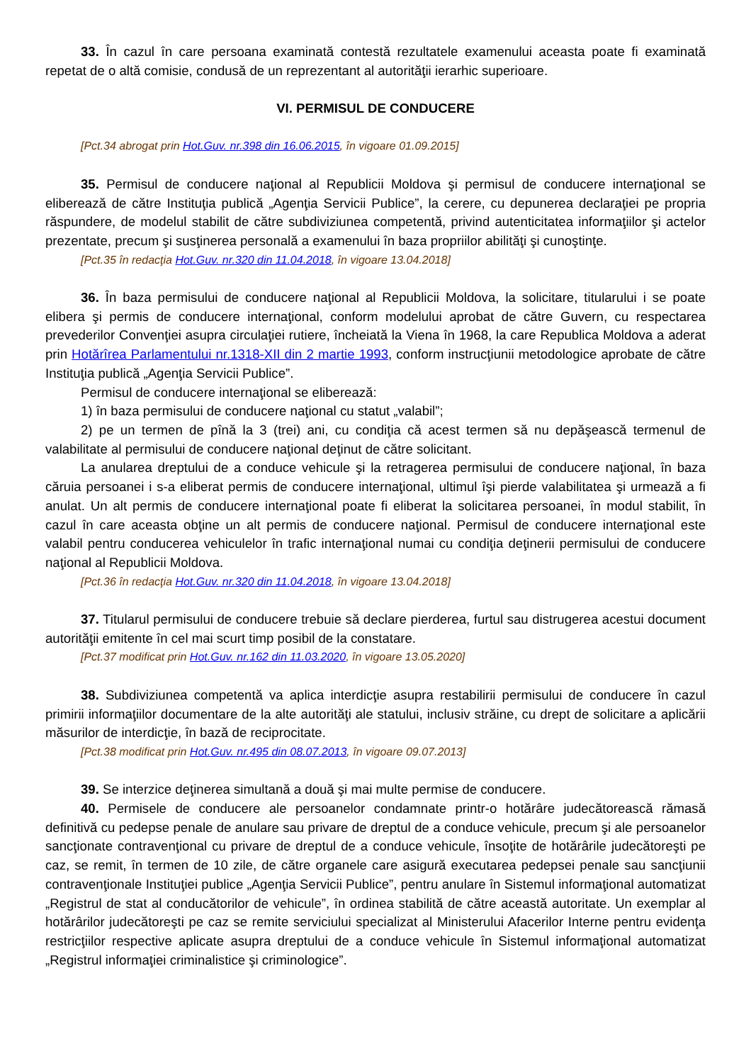33. În cazul în care persoana examinată contestă rezultatele examenului aceasta poate fi examinată repetat de o altă comisie, condusă de un reprezentant al autorităţii ierarhic superioare.
VI. PERMISUL DE CONDUCERE
[Pct.34 abrogat prin Hot.Guv. nr.398 din 16.06.2015, în vigoare 01.09.2015]
35. Permisul de conducere naţional al Republicii Moldova şi permisul de conducere internaţional se eliberează de către Instituţia publică „Agenţia Servicii Publice”, la cerere, cu depunerea declaraţiei pe propria răspundere, de modelul stabilit de către subdiviziunea competentă, privind autenticitatea informaţiilor şi actelor prezentate, precum şi susţinerea personală a examenului în baza propriilor abilităţi şi cunoştinţe.
[Pct.35 în redacţia Hot.Guv. nr.320 din 11.04.2018, în vigoare 13.04.2018]
36. În baza permisului de conducere naţional al Republicii Moldova, la solicitare, titularului i se poate elibera şi permis de conducere internaţional, conform modelului aprobat de către Guvern, cu respectarea prevederilor Convenţiei asupra circulaţiei rutiere, încheiată la Viena în 1968, la care Republica Moldova a aderat prin Hotărîrea Parlamentului nr.1318-XII din 2 martie 1993, conform instrucţiunii metodologice aprobate de către Instituţia publică „Agenţia Servicii Publice”.
Permisul de conducere internaţional se eliberează:
1) în baza permisului de conducere naţional cu statut „valabil”;
2) pe un termen de pînă la 3 (trei) ani, cu condiţia că acest termen să nu depăşească termenul de valabilitate al permisului de conducere naţional deţinut de către solicitant.
La anularea dreptului de a conduce vehicule şi la retragerea permisului de conducere naţional, în baza căruia persoanei i s-a eliberat permis de conducere internaţional, ultimul îşi pierde valabilitatea şi urmează a fi anulat. Un alt permis de conducere internaţional poate fi eliberat la solicitarea persoanei, în modul stabilit, în cazul în care aceasta obţine un alt permis de conducere naţional. Permisul de conducere internaţional este valabil pentru conducerea vehiculelor în trafic internaţional numai cu condiţia deţinerii permisului de conducere naţional al Republicii Moldova.
[Pct.36 în redacţia Hot.Guv. nr.320 din 11.04.2018, în vigoare 13.04.2018]
37. Titularul permisului de conducere trebuie să declare pierderea, furtul sau distrugerea acestui document autorităţii emitente în cel mai scurt timp posibil de la constatare.
[Pct.37 modificat prin Hot.Guv. nr.162 din 11.03.2020, în vigoare 13.05.2020]
38. Subdiviziunea competentă va aplica interdicţie asupra restabilirii permisului de conducere în cazul primirii informaţiilor documentare de la alte autorităţi ale statului, inclusiv străine, cu drept de solicitare a aplicării măsurilor de interdicţie, în bază de reciprocitate.
[Pct.38 modificat prin Hot.Guv. nr.495 din 08.07.2013, în vigoare 09.07.2013]
39. Se interzice deţinerea simultană a două şi mai multe permise de conducere.
40. Permisele de conducere ale persoanelor condamnate printr-o hotărâre judecătorească rămasă definitivă cu pedepse penale de anulare sau privare de dreptul de a conduce vehicule, precum şi ale persoanelor sancţionate contravenţional cu privare de dreptul de a conduce vehicule, însoţite de hotărârile judecătoreşti pe caz, se remit, în termen de 10 zile, de către organele care asigură executarea pedepsei penale sau sancţiunii contravenţionale Instituţiei publice „Agenţia Servicii Publice”, pentru anulare în Sistemul informaţional automatizat „Registrul de stat al conducătorilor de vehicule”, în ordinea stabilită de către această autoritate. Un exemplar al hotărârilor judecătoreşti pe caz se remite serviciului specializat al Ministerului Afacerilor Interne pentru evidenţa restricţiilor respective aplicate asupra dreptului de a conduce vehicule în Sistemul informaţional automatizat „Registrul informaţiei criminalistice şi criminologice”.